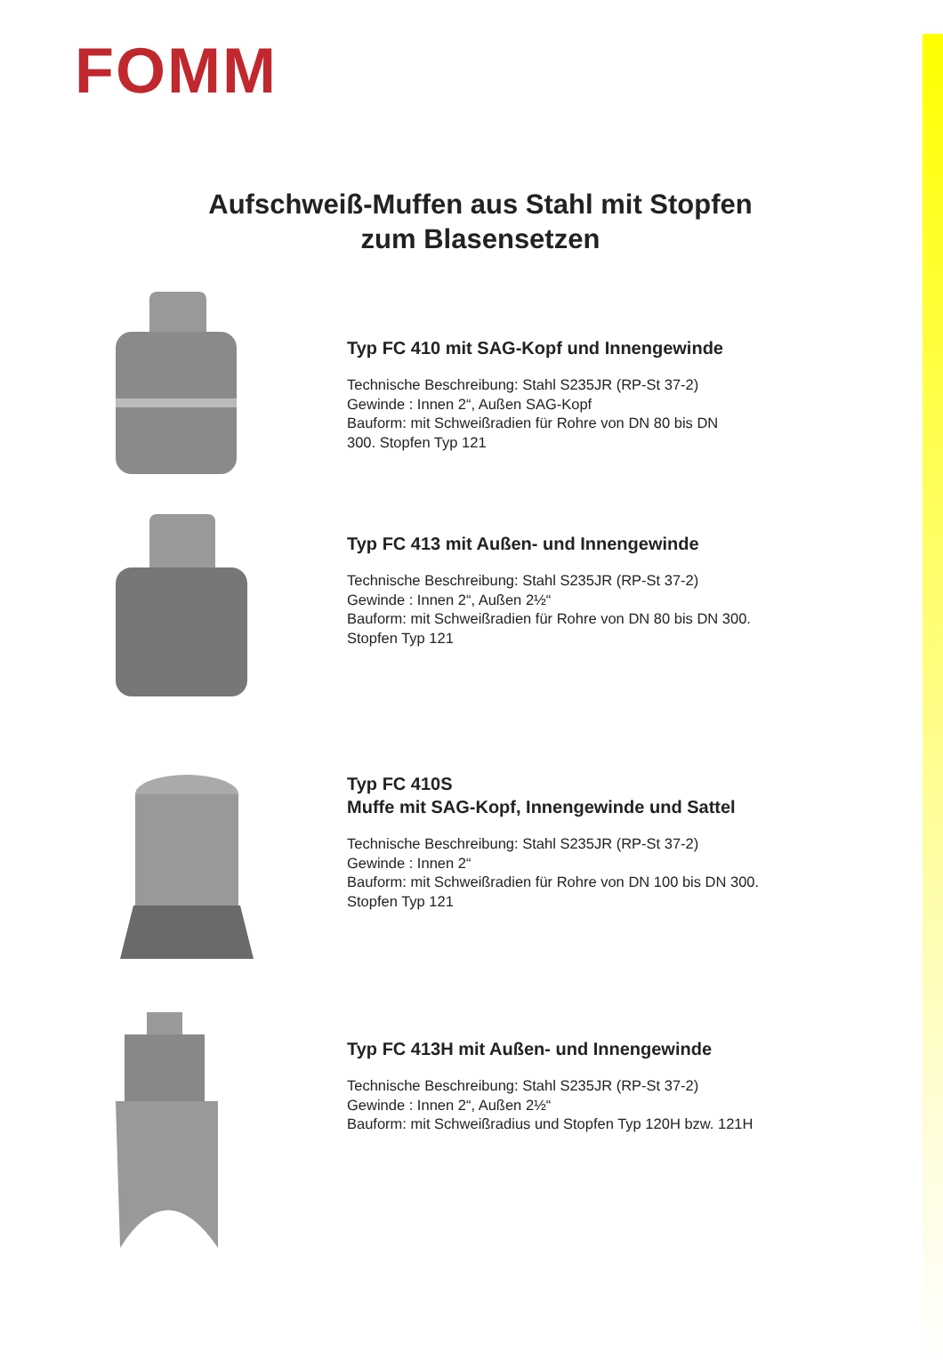FOMM
Aufschweiß-Muffen aus Stahl mit Stopfen
zum Blasensetzen
Typ FC 410 mit SAG-Kopf und Innengewinde
Technische Beschreibung: Stahl S235JR (RP-St 37-2)
Gewinde : Innen 2“, Außen SAG-Kopf
Bauform: mit Schweißradien für Rohre von DN 80 bis DN
300. Stopfen Typ 121
Typ FC 413 mit Außen- und Innengewinde
Technische Beschreibung: Stahl S235JR (RP-St 37-2)
Gewinde : Innen 2“, Außen 2½“
Bauform: mit Schweißradien für Rohre von DN 80 bis DN 300.
Stopfen Typ 121
Typ FC 410S
Muffe mit SAG-Kopf, Innengewinde und Sattel
Technische Beschreibung: Stahl S235JR (RP-St 37-2)
Gewinde : Innen 2“
Bauform: mit Schweißradien für Rohre von DN 100 bis DN 300.
Stopfen Typ 121
Typ FC 413H mit Außen- und Innengewinde
Technische Beschreibung: Stahl S235JR (RP-St 37-2)
Gewinde : Innen 2“, Außen 2½“
Bauform: mit Schweißradius und Stopfen Typ 120H bzw. 121H